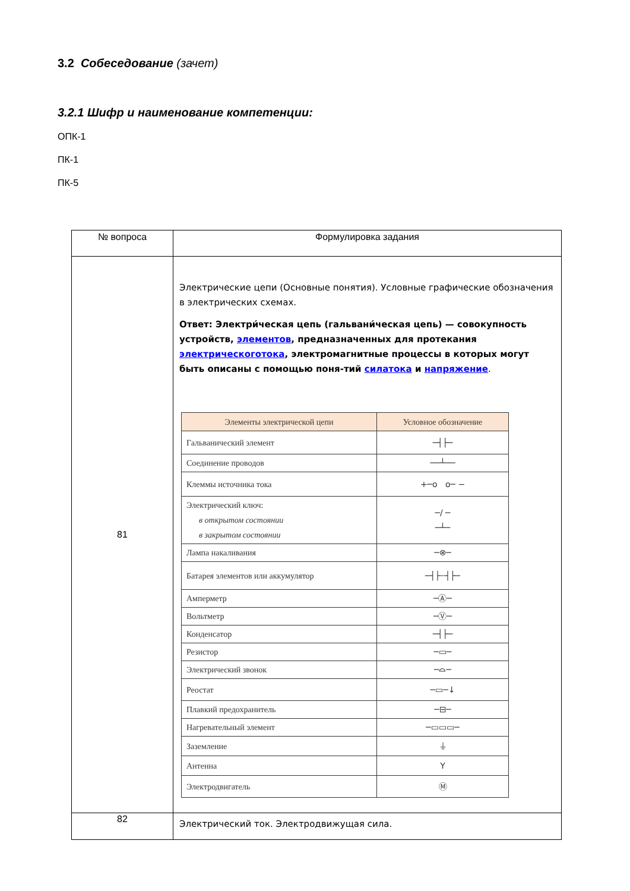3.2 Собеседование (зачет)
3.2.1 Шифр и наименование компетенции:
ОПК-1
ПК-1
ПК-5
| № вопроса | Формулировка задания |
| --- | --- |
| 81 | Электрические цепи (Основные понятия). Условные графические обозначения в электрических схемах. Ответ: Электри́ческая цепь (гальвани́ческая цепь) — совокупность устройств, элементов , предназначенных для протекания электрическоготока , электромагнитные процессы в которых могут быть описаны с помощью поня-тий силатока и напряжение . / Элементы электрической цепи / Условное обозначение / / --- / --- / / Гальванический элемент / ─┤├─ / / Соединение проводов / ──┴── / / Клеммы источника тока / +─o o─ − / / Электрический ключ: в открытом состоянии в закрытом состоянии / ─/ ─ ─┴─ / / Лампа накаливания / ─⊗─ / / Батарея элементов или аккумулятор / ─┤├┄┤├─ / / Амперметр / ─Ⓐ─ / / Вольтметр / ─Ⓥ─ / / Конденсатор / ─┤├─ / / Резистор / ─▭─ / / Электрический звонок / ─⌓─ / / Реостат / ─▭─↓ / / Плавкий предохранитель / ─⊟─ / / Нагревательный элемент / ─▭▭▭─ / / Заземление / ⏚ / / Антенна / Y / / Электродвигатель / Ⓜ / |
| 82 | Электрический ток. Электродвижущая сила. |